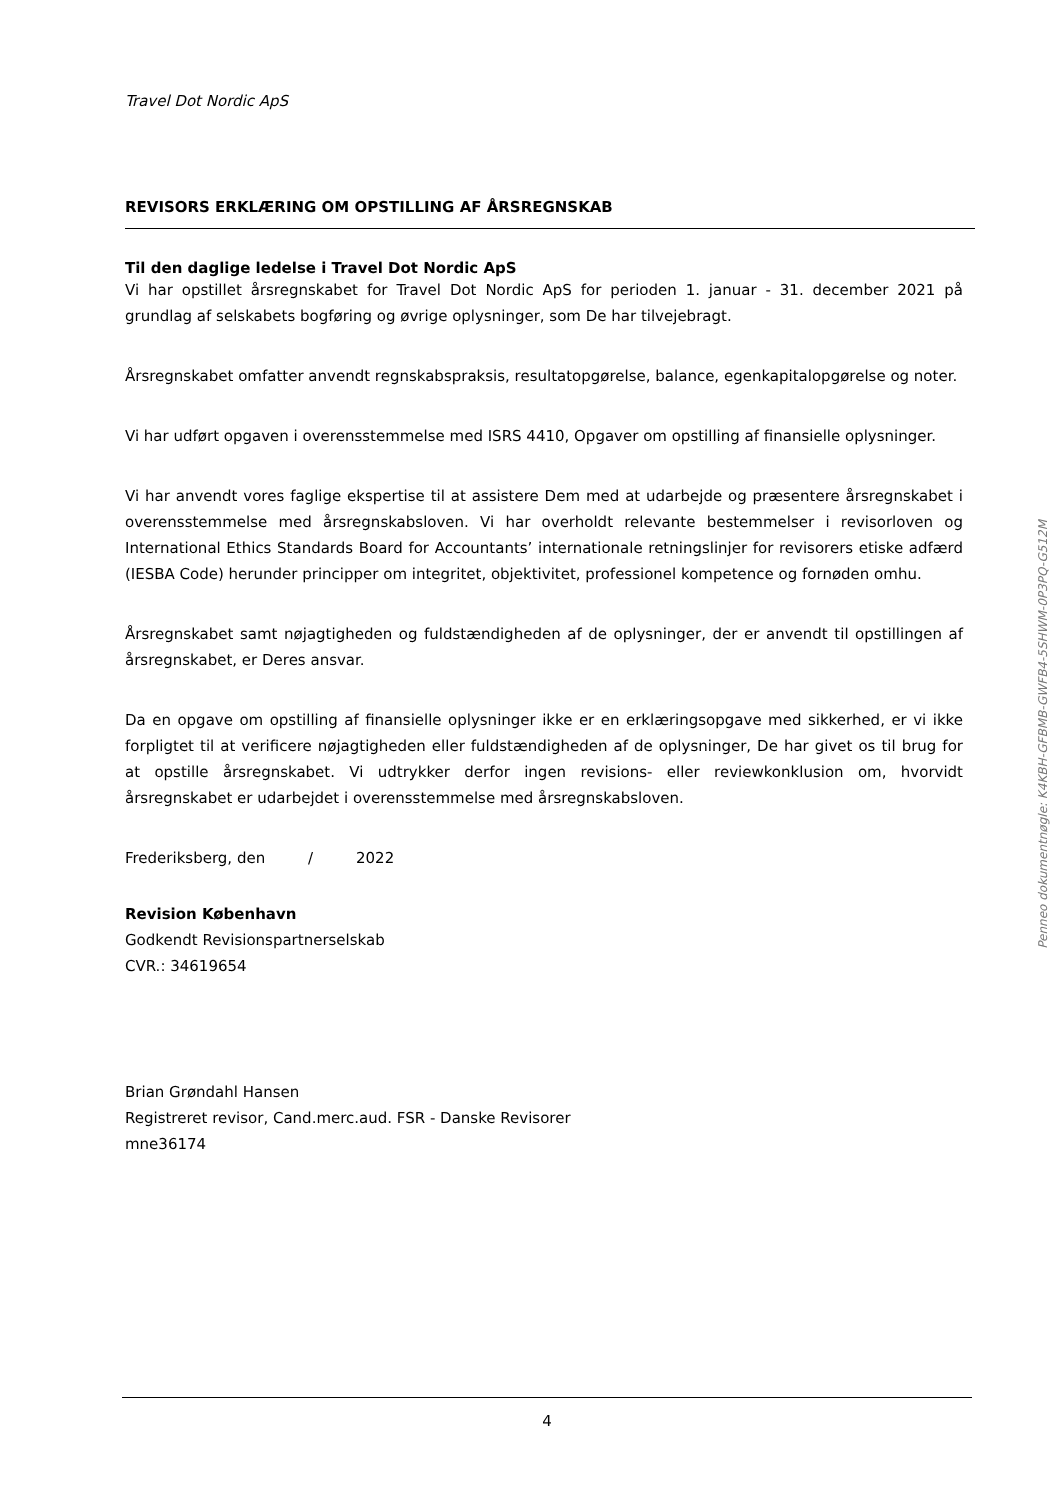Travel Dot Nordic ApS
REVISORS ERKLÆRING OM OPSTILLING AF ÅRSREGNSKAB
Til den daglige ledelse i Travel Dot Nordic ApS
Vi har opstillet årsregnskabet for Travel Dot Nordic ApS for perioden 1. januar - 31. december 2021 på grundlag af selskabets bogføring og øvrige oplysninger, som De har tilvejebragt.
Årsregnskabet omfatter anvendt regnskabspraksis, resultatopgørelse, balance, egenkapitalopgørelse og noter.
Vi har udført opgaven i overensstemmelse med ISRS 4410, Opgaver om opstilling af finansielle oplysninger.
Vi har anvendt vores faglige ekspertise til at assistere Dem med at udarbejde og præsentere årsregnskabet i overensstemmelse med årsregnskabsloven. Vi har overholdt relevante bestemmelser i revisorloven og International Ethics Standards Board for Accountants’ internationale retningslinjer for revisorers etiske adfærd (IESBA Code) herunder principper om integritet, objektivitet, professionel kompetence og fornøden omhu.
Årsregnskabet samt nøjagtigheden og fuldstændigheden af de oplysninger, der er anvendt til opstillingen af årsregnskabet, er Deres ansvar.
Da en opgave om opstilling af finansielle oplysninger ikke er en erklæringsopgave med sikkerhed, er vi ikke forpligtet til at verificere nøjagtigheden eller fuldstændigheden af de oplysninger, De har givet os til brug for at opstille årsregnskabet. Vi udtrykker derfor ingen revisions- eller reviewkonklusion om, hvorvidt årsregnskabet er udarbejdet i overensstemmelse med årsregnskabsloven.
Frederiksberg, den / 2022
Revision København
Godkendt Revisionspartnerselskab
CVR.: 34619654
Brian Grøndahl Hansen
Registreret revisor, Cand.merc.aud. FSR - Danske Revisorer
mne36174
Penneo dokumentnøgle: K4KBH-GFBMB-GWFB4-5SHWM-0P3PQ-G512M
4